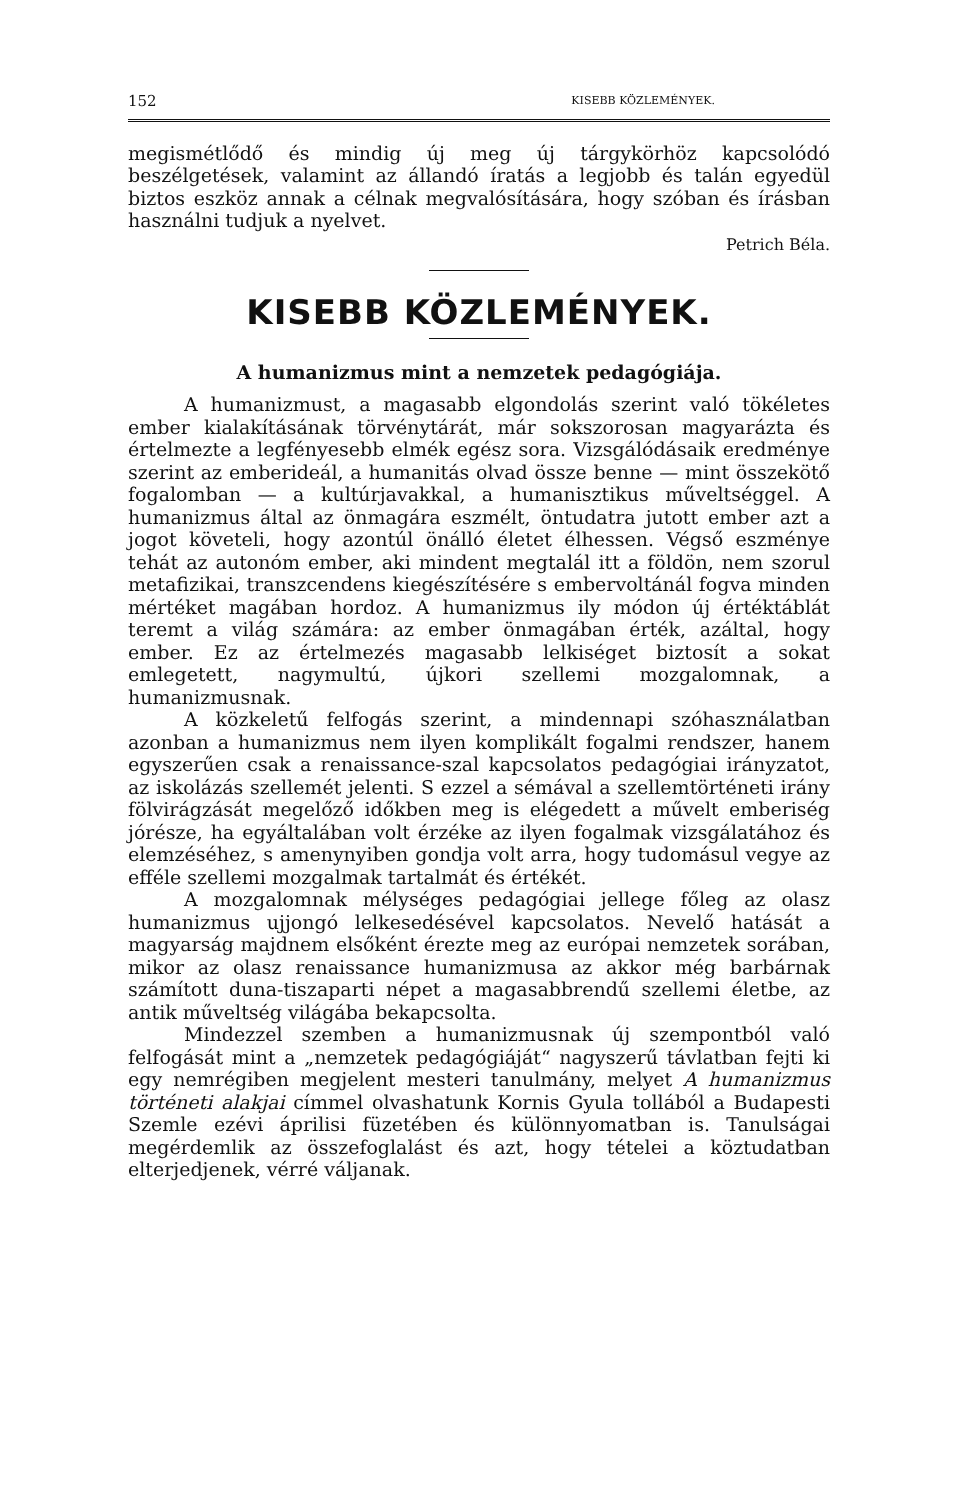152 KISEBB KÖZLEMÉNYEK.
megismétlődő és mindig új meg új tárgykörhöz kapcsolódó beszélgetések, valamint az állandó íratás a legjobb és talán egyedül biztos eszköz annak a célnak megvalósítására, hogy szóban és írásban használni tudjuk a nyelvet.
Petrich Béla.
KISEBB KÖZLEMÉNYEK.
A humanizmus mint a nemzetek pedagógiája.
A humanizmust, a magasabb elgondolás szerint való tökéletes ember kialakításának törvénytárát, már sokszorosan magyarázta és értelmezte a legfényesebb elmék egész sora. Vizsgálódásaik eredménye szerint az emberideál, a humanitás olvad össze benne — mint összekötő fogalomban — a kultúrjavakkal, a humanisztikus műveltséggel. A humanizmus által az önmagára eszmélt, öntudatra jutott ember azt a jogot követeli, hogy azontúl önálló életet élhessen. Végső eszménye tehát az autonóm ember, aki mindent megtalál itt a földön, nem szorul metafizikai, transzcendens kiegészítésére s embervoltánál fogva minden mértéket magában hordoz. A humanizmus ily módon új értéktáblát teremt a világ számára: az ember önmagában érték, azáltal, hogy ember. Ez az értelmezés magasabb lelkiséget biztosít a sokat emlegetett, nagymultú, újkori szellemi mozgalomnak, a humanizmusnak.
A közkeletű felfogás szerint, a mindennapi szóhasználatban azonban a humanizmus nem ilyen komplikált fogalmi rendszer, hanem egyszerűen csak a renaissance-szal kapcsolatos pedagógiai irányzatot, az iskolázás szellemét jelenti. S ezzel a sémával a szellemtörténeti irány fölvirágzását megelőző időkben meg is elégedett a művelt emberiség jórésze, ha egyáltalában volt érzéke az ilyen fogalmak vizsgálatához és elemzéséhez, s amenynyiben gondja volt arra, hogy tudomásul vegye az efféle szellemi mozgalmak tartalmát és értékét.
A mozgalomnak mélységes pedagógiai jellege főleg az olasz humanizmus ujjongó lelkesedésével kapcsolatos. Nevelő hatását a magyarság majdnem elsőként érezte meg az európai nemzetek sorában, mikor az olasz renaissance humanizmusa az akkor még barbárnak számított duna-tiszaparti népet a magasabbrendű szellemi életbe, az antik műveltség világába bekapcsolta.
Mindezzel szemben a humanizmusnak új szempontból való felfogását mint a „nemzetek pedagógiáját“ nagyszerű távlatban fejti ki egy nemrégiben megjelent mesteri tanulmány, melyet A humanizmus történeti alakjai címmel olvashatunk Kornis Gyula tollából a Budapesti Szemle ezévi áprilisi füzetében és különnyomatban is. Tanulságai megérdemlik az összefoglalást és azt, hogy tételei a köztudatban elterjedjenek, vérré váljanak.